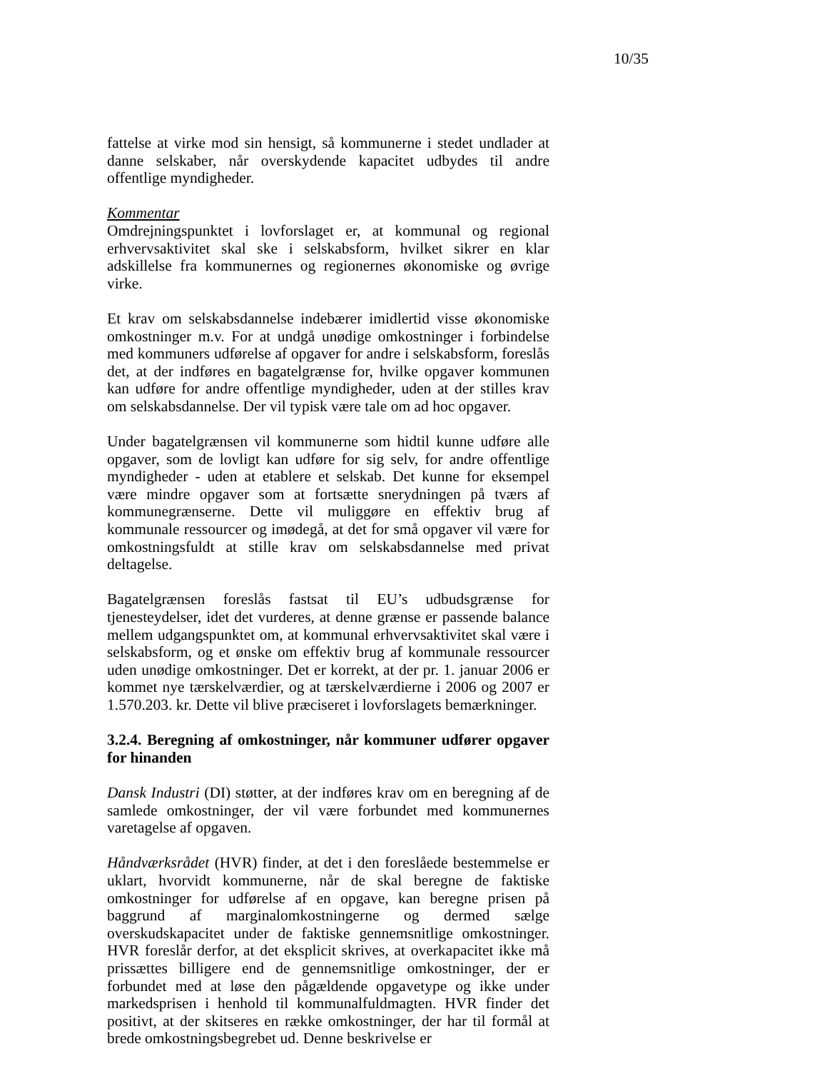10/35
fattelse at virke mod sin hensigt, så kommunerne i stedet undlader at danne selskaber, når overskydende kapacitet udbydes til andre offentlige myndigheder.
Kommentar
Omdrejningspunktet i lovforslaget er, at kommunal og regional erhvervsaktivitet skal ske i selskabsform, hvilket sikrer en klar adskillelse fra kommunernes og regionernes økonomiske og øvrige virke.
Et krav om selskabsdannelse indebærer imidlertid visse økonomiske omkostninger m.v. For at undgå unødige omkostninger i forbindelse med kommuners udførelse af opgaver for andre i selskabsform, foreslås det, at der indføres en bagatelgrænse for, hvilke opgaver kommunen kan udføre for andre offentlige myndigheder, uden at der stilles krav om selskabsdannelse. Der vil typisk være tale om ad hoc opgaver.
Under bagatelgrænsen vil kommunerne som hidtil kunne udføre alle opgaver, som de lovligt kan udføre for sig selv, for andre offentlige myndigheder - uden at etablere et selskab. Det kunne for eksempel være mindre opgaver som at fortsætte snerydningen på tværs af kommunegrænserne. Dette vil muliggøre en effektiv brug af kommunale ressourcer og imødegå, at det for små opgaver vil være for omkostningsfuldt at stille krav om selskabsdannelse med privat deltagelse.
Bagatelgrænsen foreslås fastsat til EU’s udbudsgrænse for tjenesteydelser, idet det vurderes, at denne grænse er passende balance mellem udgangspunktet om, at kommunal erhvervsaktivitet skal være i selskabsform, og et ønske om effektiv brug af kommunale ressourcer uden unødige omkostninger. Det er korrekt, at der pr. 1. januar 2006 er kommet nye tærskelværdier, og at tærskelværdierne i 2006 og 2007 er 1.570.203. kr. Dette vil blive præciseret i lovforslagets bemærkninger.
3.2.4. Beregning af omkostninger, når kommuner udfører opgaver for hinanden
Dansk Industri (DI) støtter, at der indføres krav om en beregning af de samlede omkostninger, der vil være forbundet med kommunernes varetagelse af opgaven.
Håndværksrådet (HVR) finder, at det i den foreslåede bestemmelse er uklart, hvorvidt kommunerne, når de skal beregne de faktiske omkostninger for udførelse af en opgave, kan beregne prisen på baggrund af marginalomkostningerne og dermed sælge overskudskapacitet under de faktiske gennemsnitlige omkostninger. HVR foreslår derfor, at det eksplicit skrives, at overkapacitet ikke må prissættes billigere end de gennemsnitlige omkostninger, der er forbundet med at løse den pågældende opgavetype og ikke under markedsprisen i henhold til kommunalfuldmagten. HVR finder det positivt, at der skitseres en række omkostninger, der har til formål at brede omkostningsbegrebet ud. Denne beskrivelse er